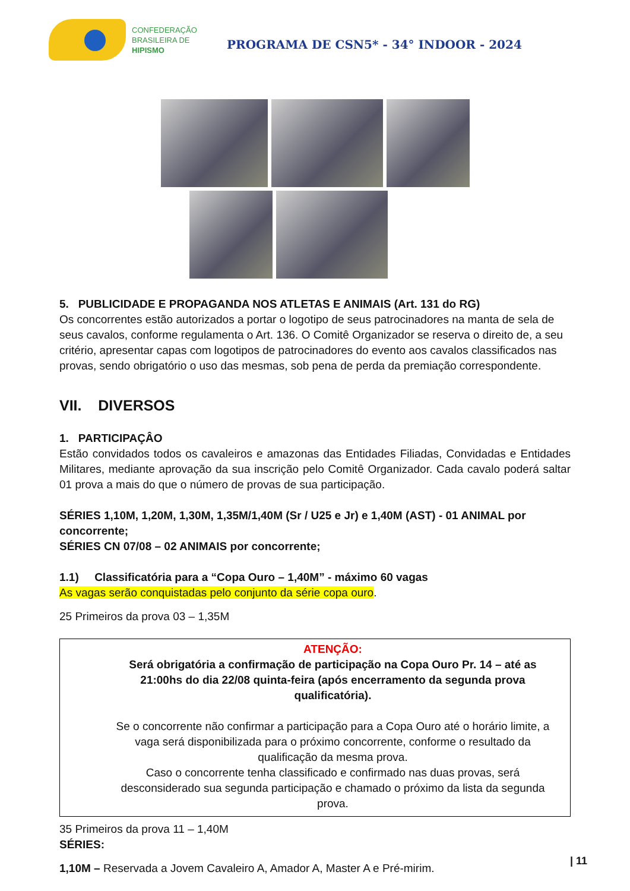CONFEDERAÇÃO
BRASILEIRA DE
HIPISMO
PROGRAMA DE CSN5* - 34° INDOOR - 2024
5. PUBLICIDADE E PROPAGANDA NOS ATLETAS E ANIMAIS (Art. 131 do RG)
Os concorrentes estão autorizados a portar o logotipo de seus patrocinadores na manta de sela de seus cavalos, conforme regulamenta o Art. 136. O Comitê Organizador se reserva o direito de, a seu critério, apresentar capas com logotipos de patrocinadores do evento aos cavalos classificados nas provas, sendo obrigatório o uso das mesmas, sob pena de perda da premiação correspondente.
VII. DIVERSOS
1. PARTICIPAÇÂO
Estão convidados todos os cavaleiros e amazonas das Entidades Filiadas, Convidadas e Entidades Militares, mediante aprovação da sua inscrição pelo Comitê Organizador. Cada cavalo poderá saltar 01 prova a mais do que o número de provas de sua participação.
SÉRIES 1,10M, 1,20M, 1,30M, 1,35M/1,40M (Sr / U25 e Jr) e 1,40M (AST) - 01 ANIMAL por concorrente;
SÉRIES CN 07/08 – 02 ANIMAIS por concorrente;
1.1) Classificatória para a “Copa Ouro – 1,40M” - máximo 60 vagas
As vagas serão conquistadas pelo conjunto da série copa ouro.
25 Primeiros da prova 03 – 1,35M
ATENÇÃO:
Será obrigatória a confirmação de participação na Copa Ouro Pr. 14 – até as 21:00hs do dia 22/08 quinta-feira (após encerramento da segunda prova qualificatória).
Se o concorrente não confirmar a participação para a Copa Ouro até o horário limite, a vaga será disponibilizada para o próximo concorrente, conforme o resultado da qualificação da mesma prova.
Caso o concorrente tenha classificado e confirmado nas duas provas, será desconsiderado sua segunda participação e chamado o próximo da lista da segunda prova.
35 Primeiros da prova 11 – 1,40M
SÉRIES:
1,10M – Reservada a Jovem Cavaleiro A, Amador A, Master A e Pré-mirim.
| 11